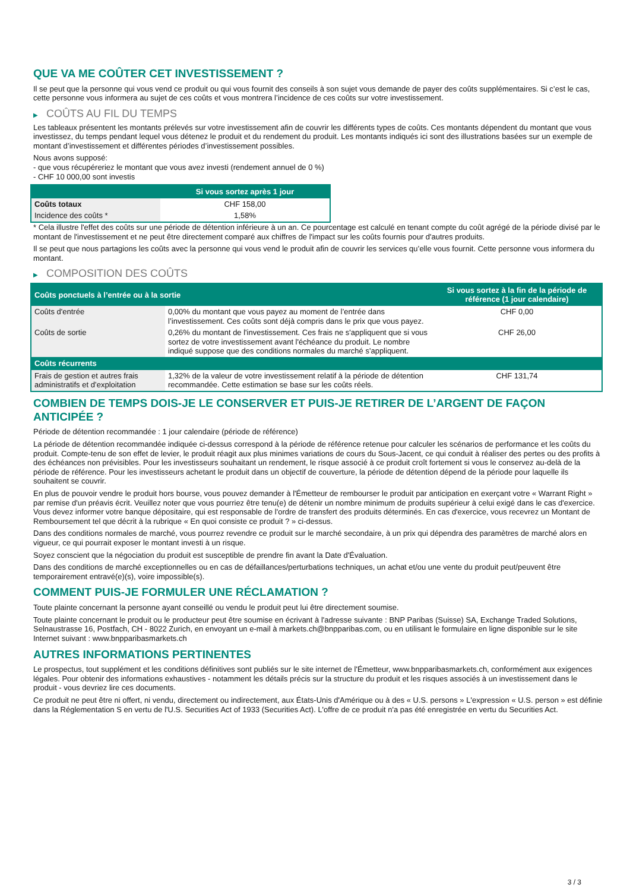QUE VA ME COÛTER CET INVESTISSEMENT ?
Il se peut que la personne qui vous vend ce produit ou qui vous fournit des conseils à son sujet vous demande de payer des coûts supplémentaires. Si c’est le cas, cette personne vous informera au sujet de ces coûts et vous montrera l’incidence de ces coûts sur votre investissement.
▶ COÛTS AU FIL DU TEMPS
Les tableaux présentent les montants prélevés sur votre investissement afin de couvrir les différents types de coûts. Ces montants dépendent du montant que vous investissez, du temps pendant lequel vous détenez le produit et du rendement du produit. Les montants indiqués ici sont des illustrations basées sur un exemple de montant d’investissement et différentes périodes d’investissement possibles.
Nous avons supposé:
- que vous récupéreriez le montant que vous avez investi (rendement annuel de 0 %)
- CHF 10 000,00 sont investis
| | Si vous sortez après 1 jour |
| --- | --- |
| Coûts totaux | CHF 158,00 |
| Incidence des coûts * | 1,58% |
* Cela illustre l'effet des coûts sur une période de détention inférieure à un an. Ce pourcentage est calculé en tenant compte du coût agrégé de la période divisé par le montant de l'investissement et ne peut être directement comparé aux chiffres de l'impact sur les coûts fournis pour d'autres produits.
Il se peut que nous partagions les coûts avec la personne qui vous vend le produit afin de couvrir les services qu’elle vous fournit. Cette personne vous informera du montant.
▶ COMPOSITION DES COÛTS
| Coûts ponctuels à l’entrée ou à la sortie | | Si vous sortez à la fin de la période de référence (1 jour calendaire) |
| --- | --- | --- |
| Coûts d'entrée | 0,00% du montant que vous payez au moment de l’entrée dans l’investissement. Ces coûts sont déjà compris dans le prix que vous payez. | CHF 0,00 |
| Coûts de sortie | 0,26% du montant de l'investissement. Ces frais ne s'appliquent que si vous sortez de votre investissement avant l'échéance du produit. Le nombre indiqué suppose que des conditions normales du marché s'appliquent. | CHF 26,00 |
| Coûts récurrents | | |
| Frais de gestion et autres frais administratifs et d’exploitation | 1,32% de la valeur de votre investissement relatif à la période de détention recommandée. Cette estimation se base sur les coûts réels. | CHF 131,74 |
COMBIEN DE TEMPS DOIS-JE LE CONSERVER ET PUIS-JE RETIRER DE L’ARGENT DE FAÇON ANTICIPÉE ?
Période de détention recommandée : 1 jour calendaire (période de référence)
La période de détention recommandée indiquée ci-dessus correspond à la période de référence retenue pour calculer les scénarios de performance et les coûts du produit. Compte-tenu de son effet de levier, le produit réagit aux plus minimes variations de cours du Sous-Jacent, ce qui conduit à réaliser des pertes ou des profits à des échéances non prévisibles. Pour les investisseurs souhaitant un rendement, le risque associé à ce produit croît fortement si vous le conservez au-delà de la période de référence. Pour les investisseurs achetant le produit dans un objectif de couverture, la période de détention dépend de la période pour laquelle ils souhaitent se couvrir.
En plus de pouvoir vendre le produit hors bourse, vous pouvez demander à l'Émetteur de rembourser le produit par anticipation en exerçant votre « Warrant Right » par remise d'un préavis écrit. Veuillez noter que vous pourriez être tenu(e) de détenir un nombre minimum de produits supérieur à celui exigé dans le cas d'exercice. Vous devez informer votre banque dépositaire, qui est responsable de l'ordre de transfert des produits déterminés. En cas d'exercice, vous recevrez un Montant de Remboursement tel que décrit à la rubrique « En quoi consiste ce produit ? » ci-dessus.
Dans des conditions normales de marché, vous pourrez revendre ce produit sur le marché secondaire, à un prix qui dépendra des paramètres de marché alors en vigueur, ce qui pourrait exposer le montant investi à un risque.
Soyez conscient que la négociation du produit est susceptible de prendre fin avant la Date d'Évaluation.
Dans des conditions de marché exceptionnelles ou en cas de défaillances/perturbations techniques, un achat et/ou une vente du produit peut/peuvent être temporairement entravé(e)(s), voire impossible(s).
COMMENT PUIS-JE FORMULER UNE RÉCLAMATION ?
Toute plainte concernant la personne ayant conseillé ou vendu le produit peut lui être directement soumise.
Toute plainte concernant le produit ou le producteur peut être soumise en écrivant à l'adresse suivante : BNP Paribas (Suisse) SA, Exchange Traded Solutions, Selnaustrasse 16, Postfach, CH - 8022 Zurich, en envoyant un e-mail à markets.ch@bnpparibas.com, ou en utilisant le formulaire en ligne disponible sur le site Internet suivant : www.bnpparibasmarkets.ch
AUTRES INFORMATIONS PERTINENTES
Le prospectus, tout supplément et les conditions définitives sont publiés sur le site internet de l'Émetteur, www.bnpparibasmarkets.ch, conformément aux exigences légales. Pour obtenir des informations exhaustives - notamment les détails précis sur la structure du produit et les risques associés à un investissement dans le produit - vous devriez lire ces documents.
Ce produit ne peut être ni offert, ni vendu, directement ou indirectement, aux États-Unis d'Amérique ou à des « U.S. persons » L'expression « U.S. person » est définie dans la Réglementation S en vertu de l'U.S. Securities Act of 1933 (Securities Act). L'offre de ce produit n'a pas été enregistrée en vertu du Securities Act.
3 / 3